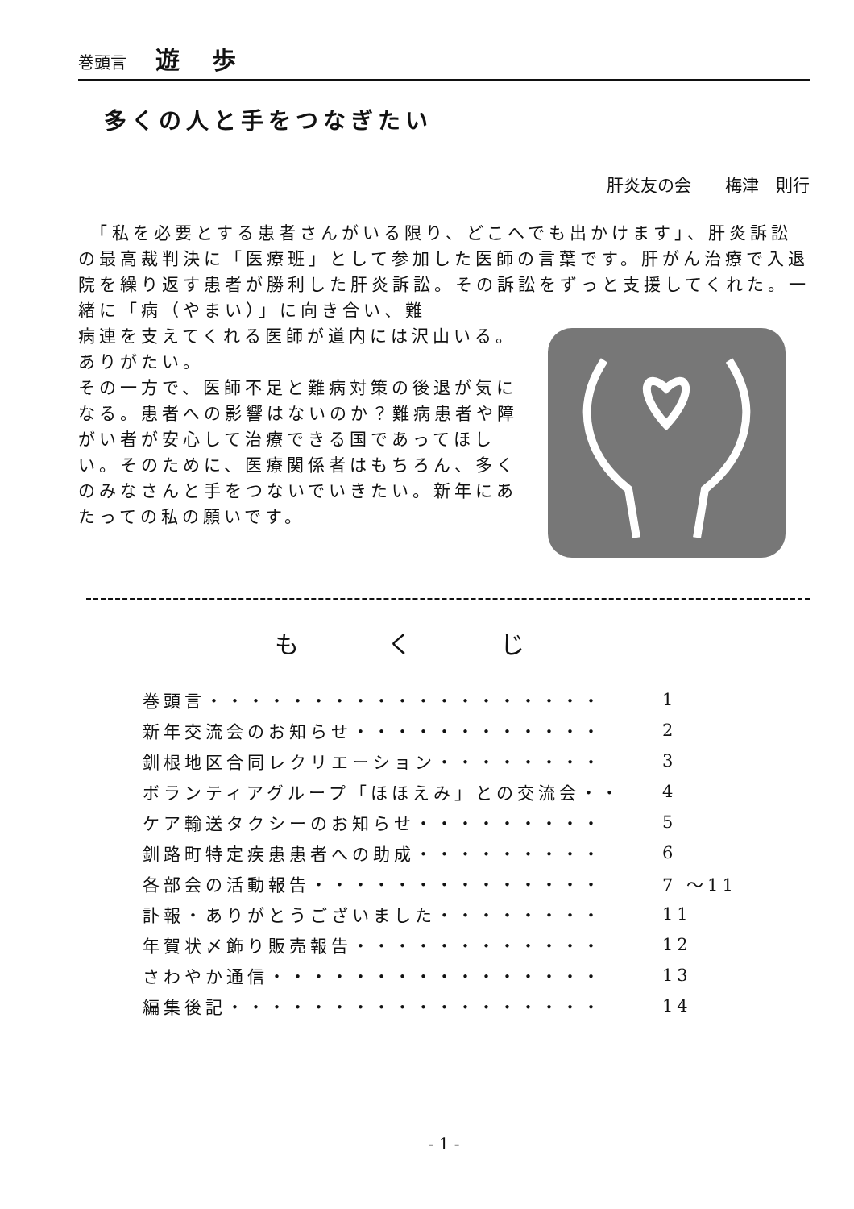巻頭言 遊歩
多くの人と手をつなぎたい
肝炎友の会　　梅津　則行
　「私を必要とする患者さんがいる限り、どこへでも出かけます」、肝炎訴訟の最高裁判決に「医療班」として参加した医師の言葉です。肝がん治療で入退院を繰り返す患者が勝利した肝炎訴訟。その訴訟をずっと支援してくれた。一緒に「病（やまい）」に向き合い、難
病連を支えてくれる医師が道内には沢山いる。ありがたい。
その一方で、医師不足と難病対策の後退が気になる。患者への影響はないのか？難病患者や障がい者が安心して治療できる国であってほしい。そのために、医療関係者はもちろん、多くのみなさんと手をつないでいきたい。新年にあたっての私の願いです。
もくじ
| 巻頭言・・・・・・・・・・・・・・・・・・・ | 1 |
| 新年交流会のお知らせ・・・・・・・・・・・・ | 2 |
| 釧根地区合同レクリエーション・・・・・・・・ | 3 |
| ボランティアグループ「ほほえみ」との交流会・・ | 4 |
| ケア輸送タクシーのお知らせ・・・・・・・・・ | 5 |
| 釧路町特定疾患患者への助成・・・・・・・・・ | 6 |
| 各部会の活動報告・・・・・・・・・・・・・・ | 7 ～11 |
| 訃報・ありがとうございました・・・・・・・・ | 11 |
| 年賀状〆飾り販売報告・・・・・・・・・・・・ | 12 |
| さわやか通信・・・・・・・・・・・・・・・・ | 13 |
| 編集後記・・・・・・・・・・・・・・・・・・ | 14 |
- 1 -